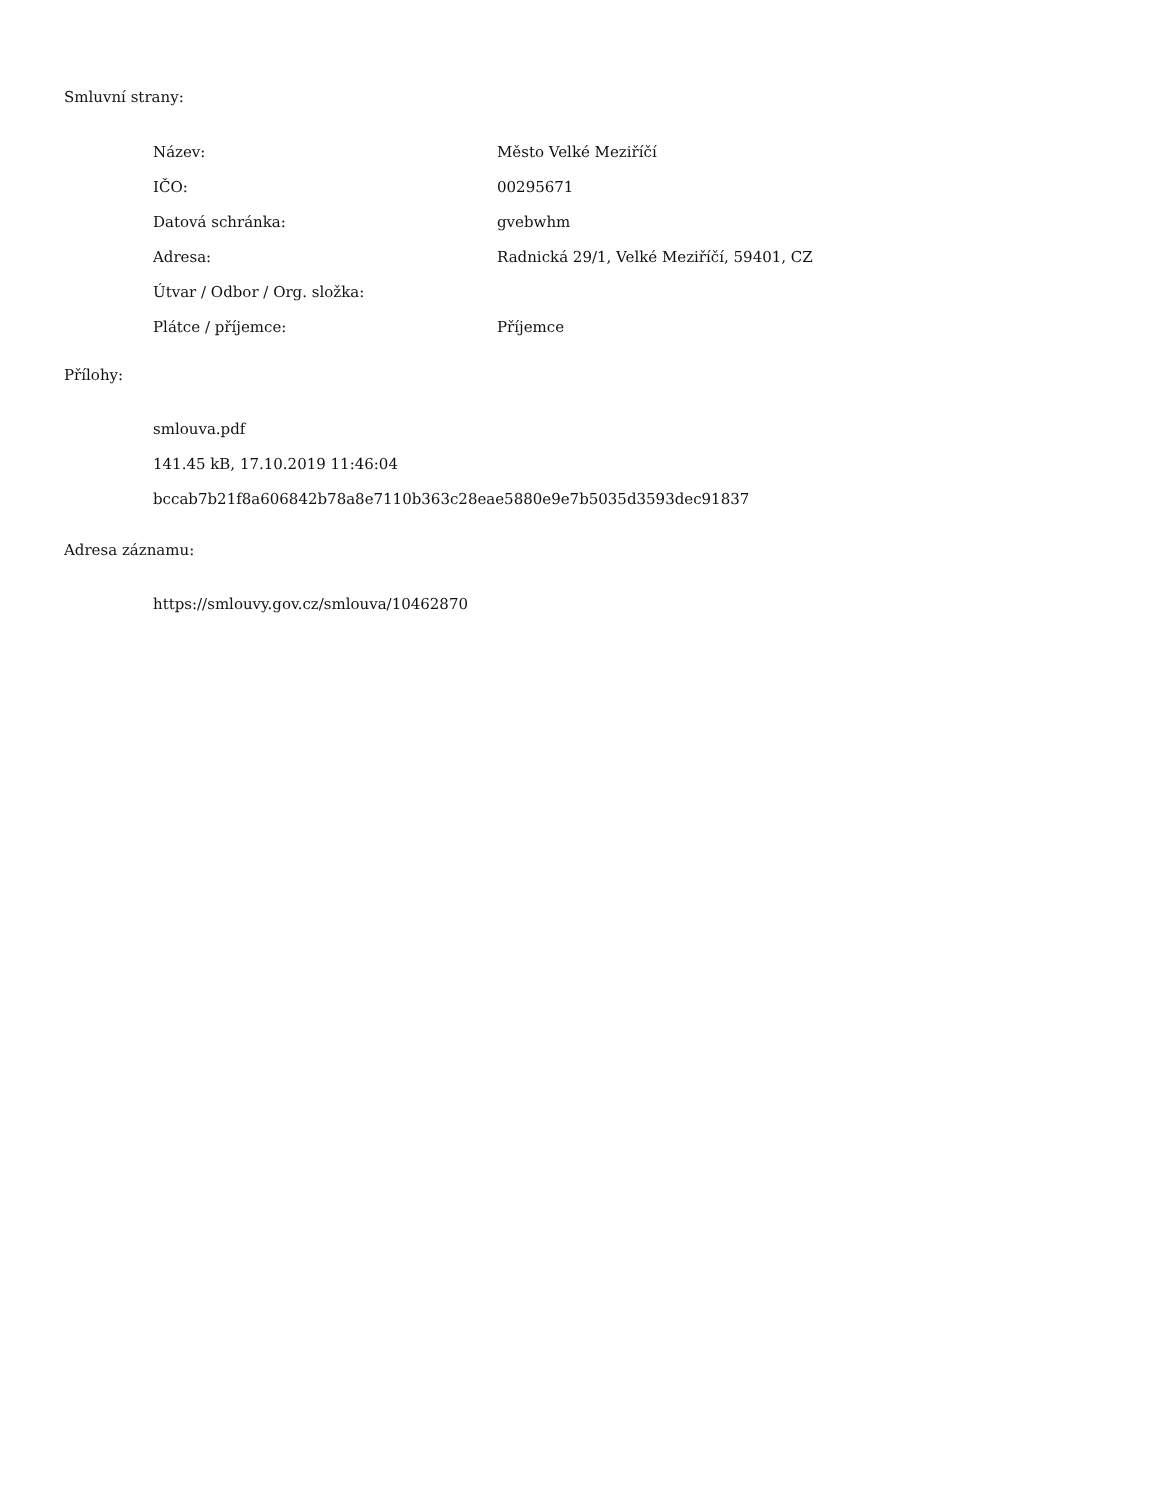Smluvní strany:
| Název: | Město Velké Meziříčí |
| IČO: | 00295671 |
| Datová schránka: | gvebwhm |
| Adresa: | Radnická 29/1, Velké Meziříčí, 59401, CZ |
| Útvar / Odbor / Org. složka: | |
| Plátce / příjemce: | Příjemce |
Přílohy:
smlouva.pdf
141.45 kB, 17.10.2019 11:46:04
bccab7b21f8a606842b78a8e7110b363c28eae5880e9e7b5035d3593dec91837
Adresa záznamu:
https://smlouvy.gov.cz/smlouva/10462870